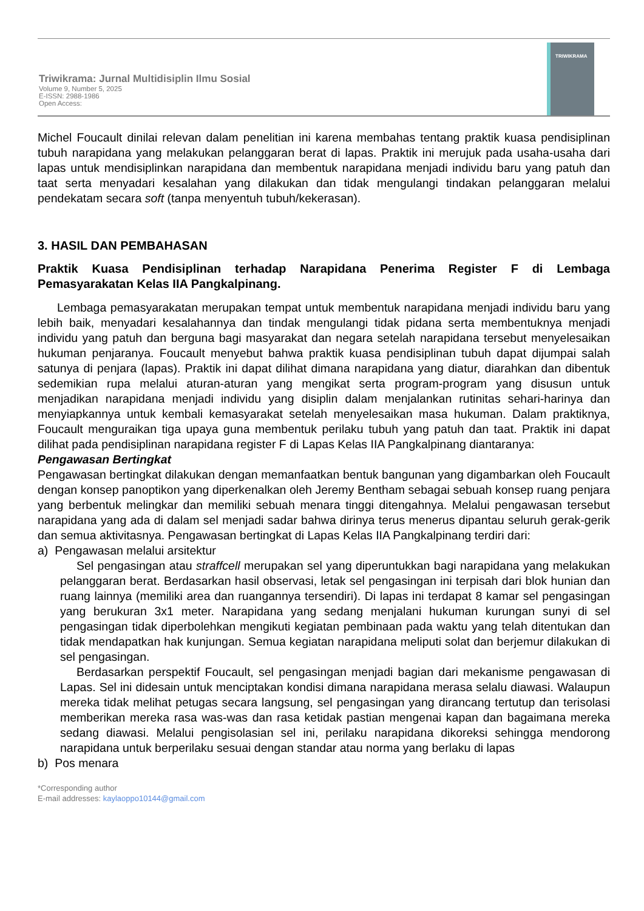Triwikrama: Jurnal Multidisiplin Ilmu Sosial
Volume 9, Number 5, 2025
E-ISSN: 2988-1986
Open Access:
TRIWIKRAMA
Michel Foucault dinilai relevan dalam penelitian ini karena membahas tentang praktik kuasa pendisiplinan tubuh narapidana yang melakukan pelanggaran berat di lapas. Praktik ini merujuk pada usaha-usaha dari lapas untuk mendisiplinkan narapidana dan membentuk narapidana menjadi individu baru yang patuh dan taat serta menyadari kesalahan yang dilakukan dan tidak mengulangi tindakan pelanggaran melalui pendekatam secara soft (tanpa menyentuh tubuh/kekerasan).
3. HASIL DAN PEMBAHASAN
Praktik Kuasa Pendisiplinan terhadap Narapidana Penerima Register F di Lembaga Pemasyarakatan Kelas IIA Pangkalpinang.
Lembaga pemasyarakatan merupakan tempat untuk membentuk narapidana menjadi individu baru yang lebih baik, menyadari kesalahannya dan tindak mengulangi tidak pidana serta membentuknya menjadi individu yang patuh dan berguna bagi masyarakat dan negara setelah narapidana tersebut menyelesaikan hukuman penjaranya. Foucault menyebut bahwa praktik kuasa pendisiplinan tubuh dapat dijumpai salah satunya di penjara (lapas). Praktik ini dapat dilihat dimana narapidana yang diatur, diarahkan dan dibentuk sedemikian rupa melalui aturan-aturan yang mengikat serta program-program yang disusun untuk menjadikan narapidana menjadi individu yang disiplin dalam menjalankan rutinitas sehari-harinya dan menyiapkannya untuk kembali kemasyarakat setelah menyelesaikan masa hukuman. Dalam praktiknya, Foucault menguraikan tiga upaya guna membentuk perilaku tubuh yang patuh dan taat. Praktik ini dapat dilihat pada pendisiplinan narapidana register F di Lapas Kelas IIA Pangkalpinang diantaranya:
Pengawasan Bertingkat
Pengawasan bertingkat dilakukan dengan memanfaatkan bentuk bangunan yang digambarkan oleh Foucault dengan konsep panoptikon yang diperkenalkan oleh Jeremy Bentham sebagai sebuah konsep ruang penjara yang berbentuk melingkar dan memiliki sebuah menara tinggi ditengahnya. Melalui pengawasan tersebut narapidana yang ada di dalam sel menjadi sadar bahwa dirinya terus menerus dipantau seluruh gerak-gerik dan semua aktivitasnya. Pengawasan bertingkat di Lapas Kelas IIA Pangkalpinang terdiri dari:
a) Pengawasan melalui arsitektur
Sel pengasingan atau straffcell merupakan sel yang diperuntukkan bagi narapidana yang melakukan pelanggaran berat. Berdasarkan hasil observasi, letak sel pengasingan ini terpisah dari blok hunian dan ruang lainnya (memiliki area dan ruangannya tersendiri). Di lapas ini terdapat 8 kamar sel pengasingan yang berukuran 3x1 meter. Narapidana yang sedang menjalani hukuman kurungan sunyi di sel pengasingan tidak diperbolehkan mengikuti kegiatan pembinaan pada waktu yang telah ditentukan dan tidak mendapatkan hak kunjungan. Semua kegiatan narapidana meliputi solat dan berjemur dilakukan di sel pengasingan.
Berdasarkan perspektif Foucault, sel pengasingan menjadi bagian dari mekanisme pengawasan di Lapas. Sel ini didesain untuk menciptakan kondisi dimana narapidana merasa selalu diawasi. Walaupun mereka tidak melihat petugas secara langsung, sel pengasingan yang dirancang tertutup dan terisolasi memberikan mereka rasa was-was dan rasa ketidak pastian mengenai kapan dan bagaimana mereka sedang diawasi. Melalui pengisolasian sel ini, perilaku narapidana dikoreksi sehingga mendorong narapidana untuk berperilaku sesuai dengan standar atau norma yang berlaku di lapas
b) Pos menara
*Corresponding author
E-mail addresses: kaylaoppo10144@gmail.com